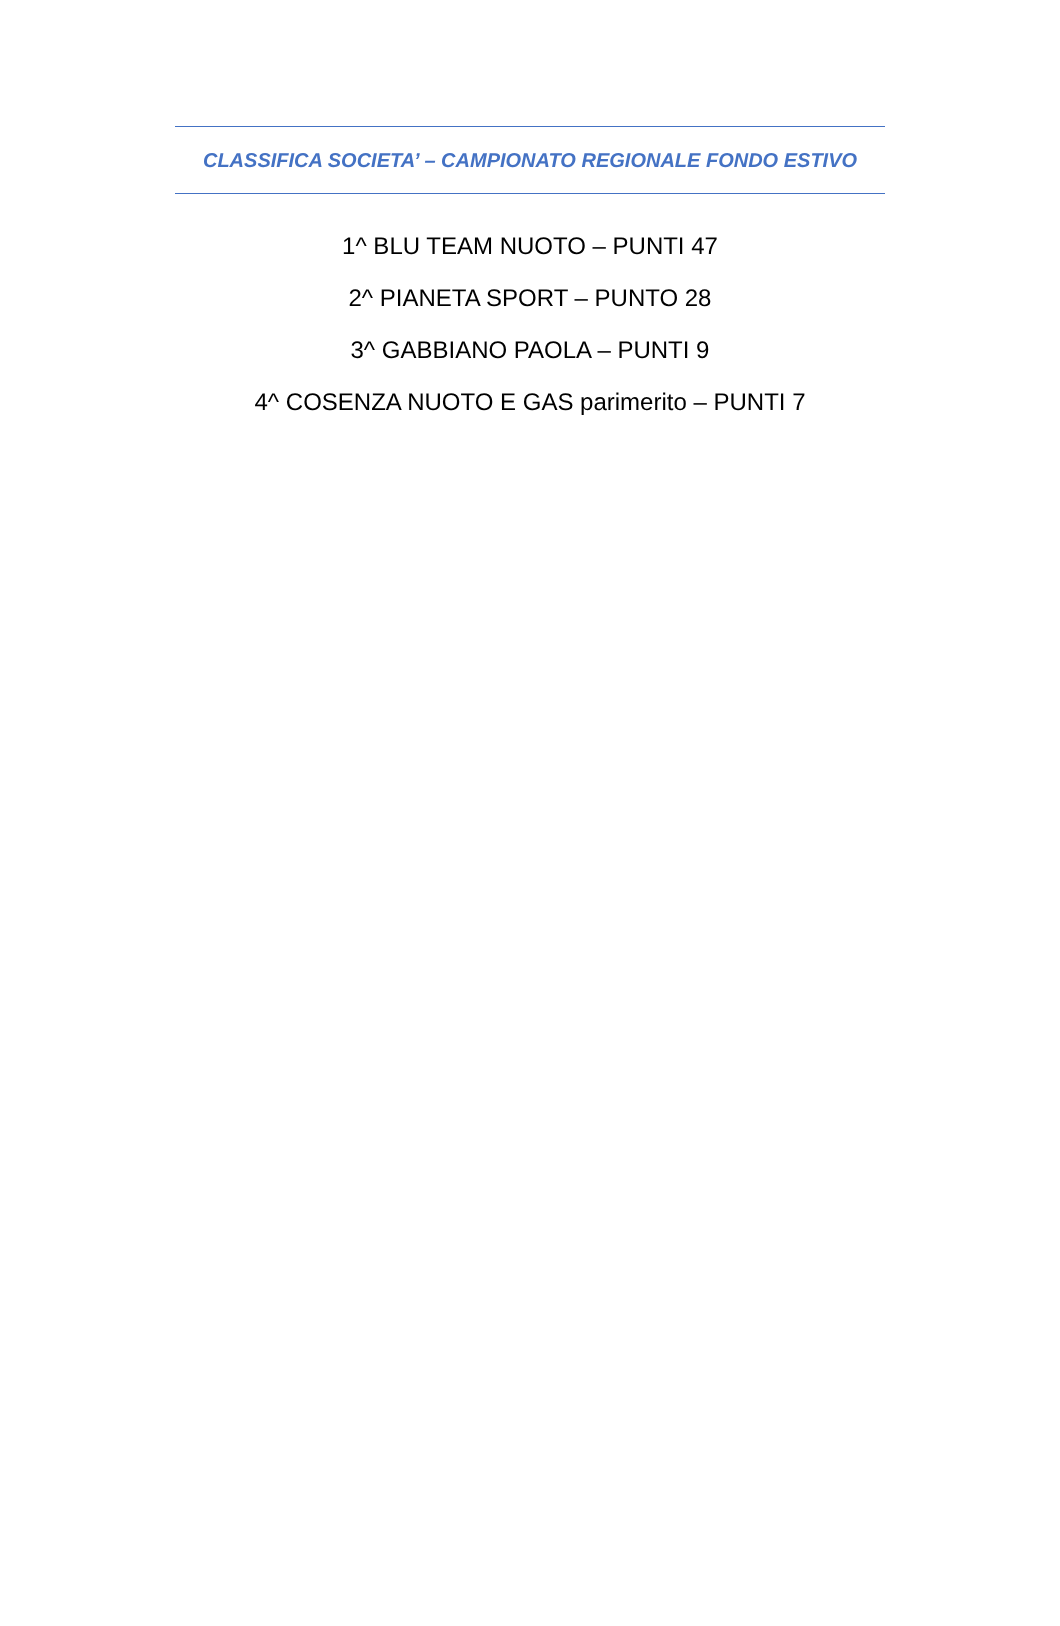CLASSIFICA SOCIETA’ – CAMPIONATO REGIONALE FONDO ESTIVO
1^ BLU TEAM NUOTO – PUNTI 47
2^ PIANETA SPORT – PUNTO 28
3^ GABBIANO PAOLA – PUNTI 9
4^ COSENZA NUOTO E GAS parimerito – PUNTI 7